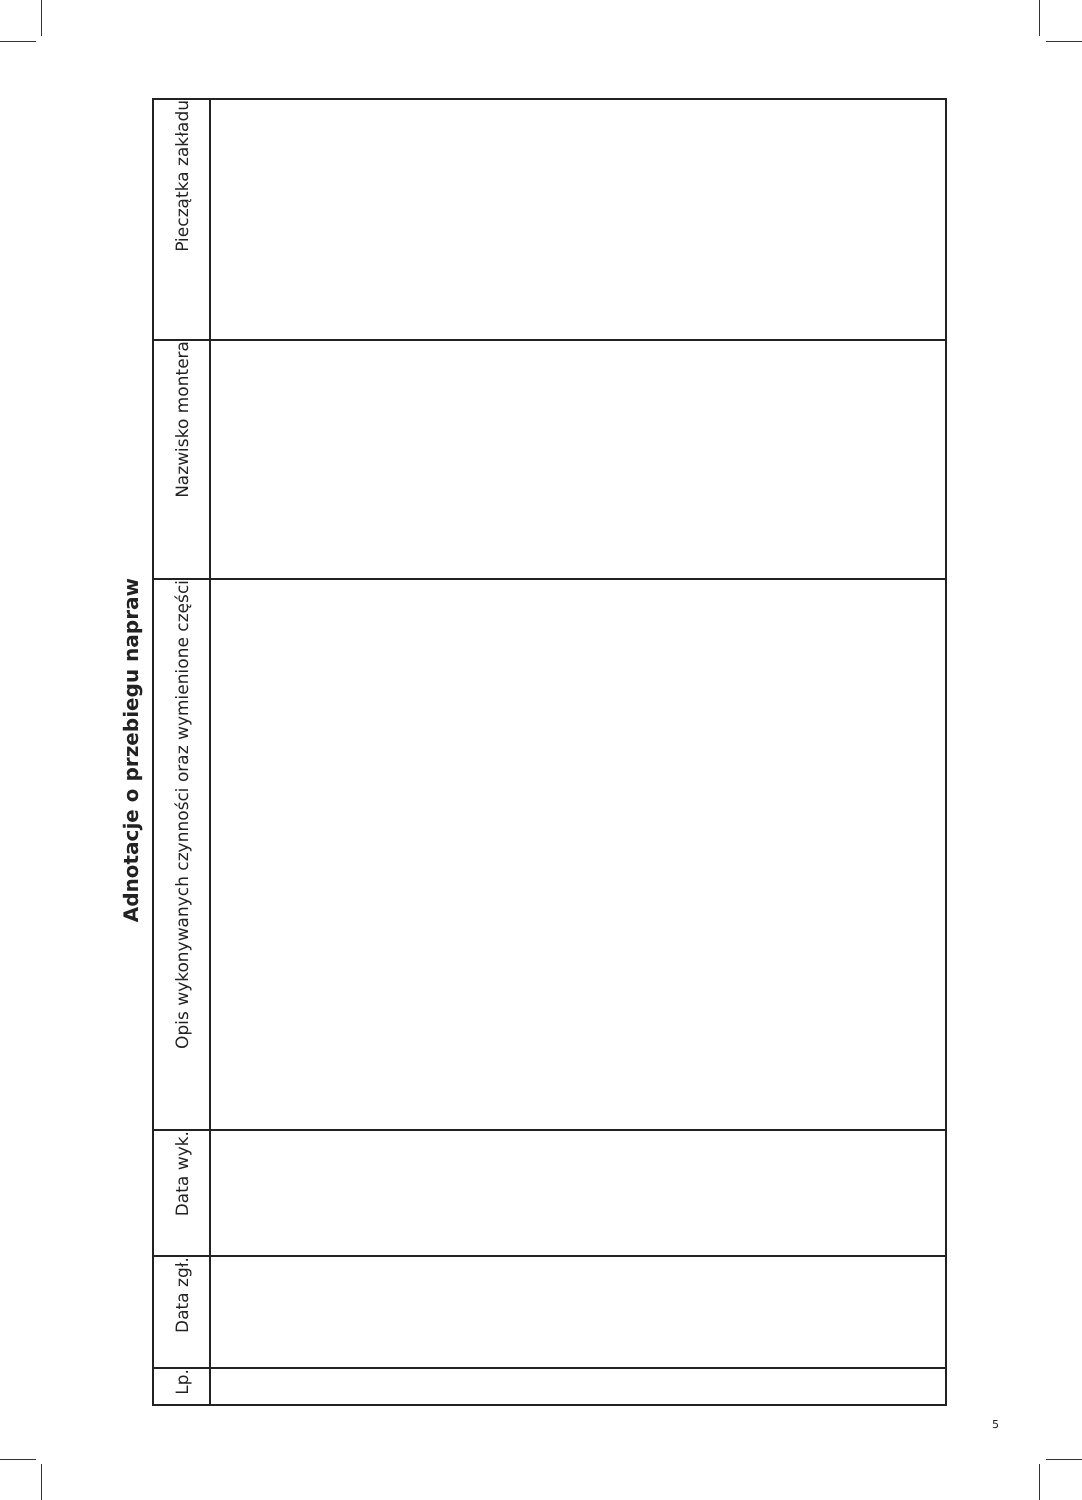Adnotacje o przebiegu napraw
| Pieczątka zakładu | |
| Nazwisko montera | |
| Opis wykonywanych czynności oraz wymienione części | |
| Data wyk. | |
| Data zgł. | |
| Lp. | |
5